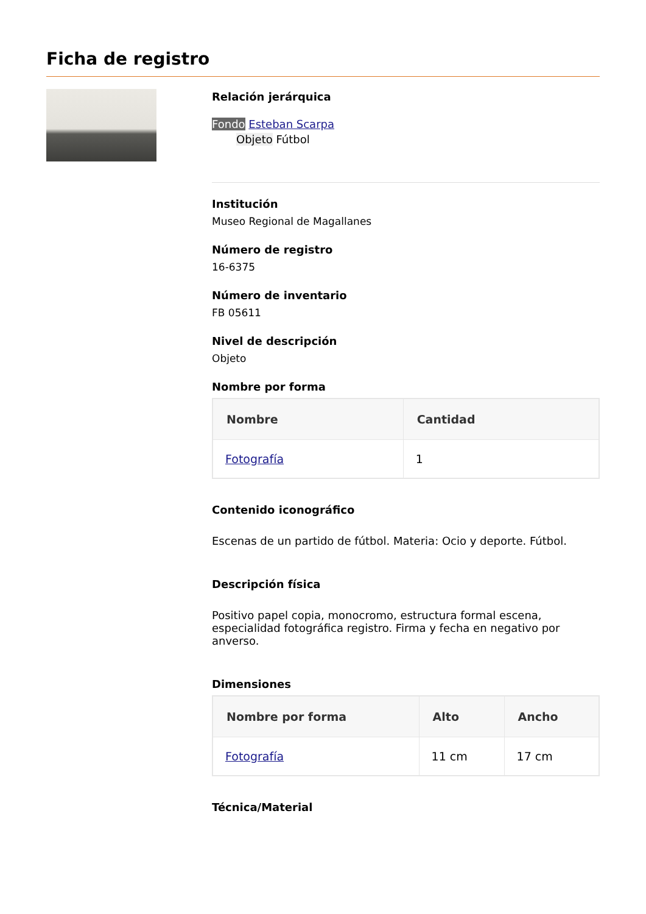Ficha de registro
Relación jerárquica
Fondo Esteban Scarpa
Objeto Fútbol
Institución
Museo Regional de Magallanes
Número de registro
16-6375
Número de inventario
FB 05611
Nivel de descripción
Objeto
Nombre por forma
| Nombre | Cantidad |
| --- | --- |
| Fotografía | 1 |
Contenido iconográfico
Escenas de un partido de fútbol. Materia: Ocio y deporte. Fútbol.
Descripción física
Positivo papel copia, monocromo, estructura formal escena, especialidad fotográfica registro. Firma y fecha en negativo por anverso.
Dimensiones
| Nombre por forma | Alto | Ancho |
| --- | --- | --- |
| Fotografía | 11 cm | 17 cm |
Técnica/Material